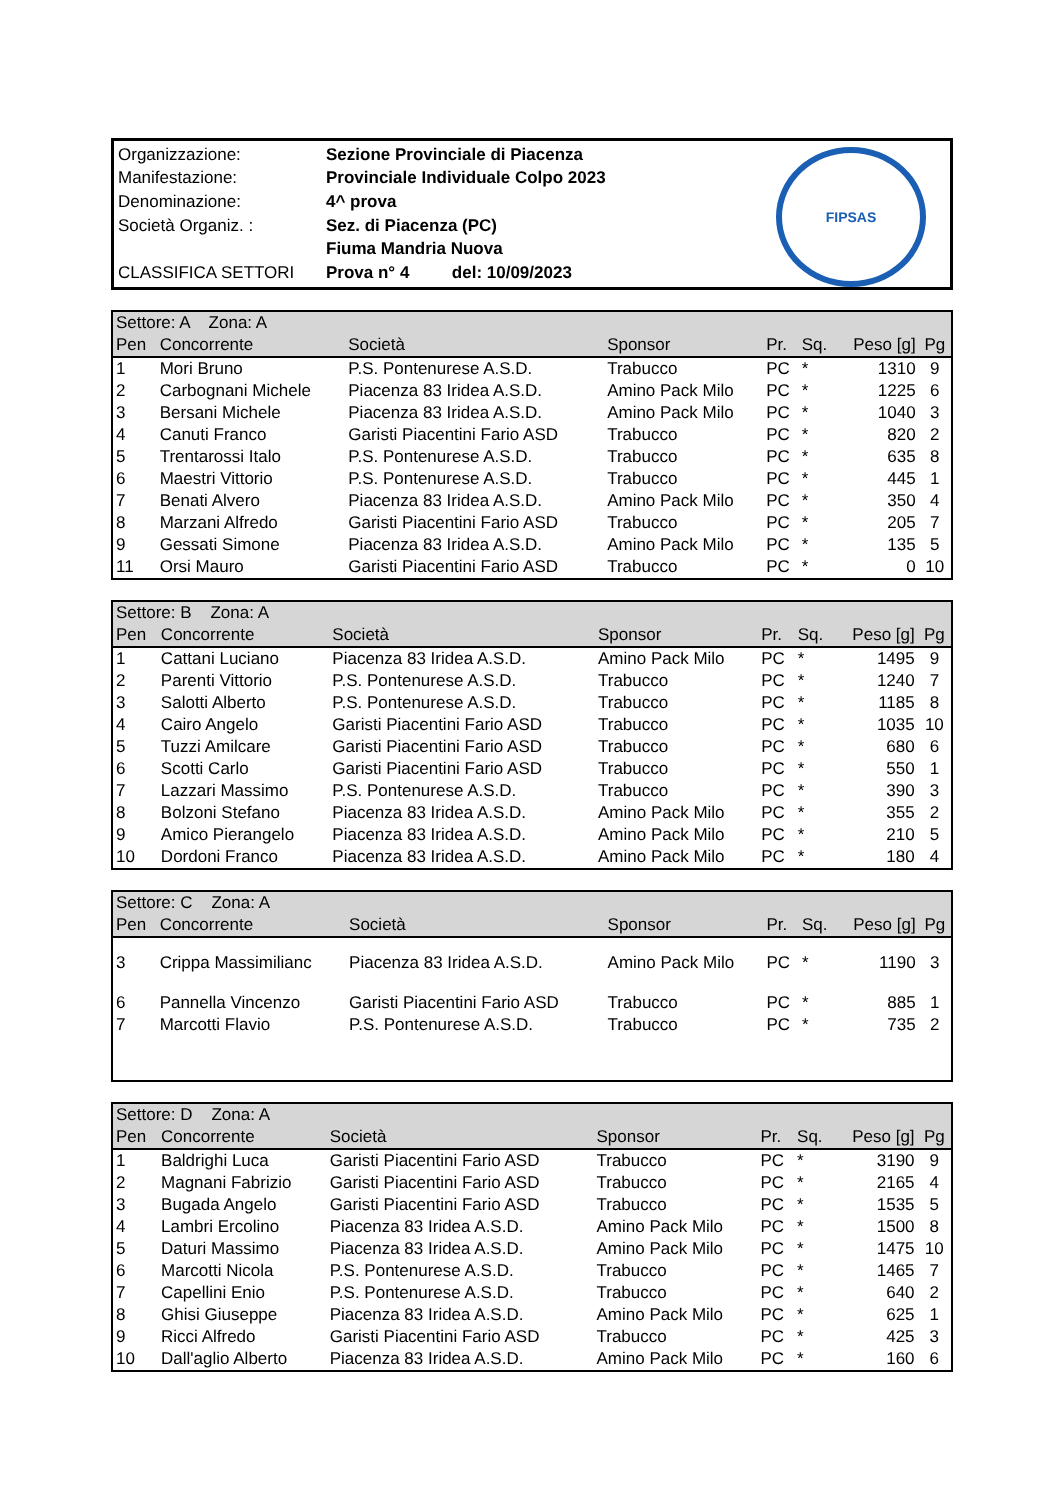| Organizzazione: | Sezione Provinciale di Piacenza |
| Manifestazione: | Provinciale Individuale Colpo 2023 |
| Denominazione: | 4^ prova |
| Società Organiz. : | Sez. di Piacenza (PC) |
| | Fiuma Mandria Nuova |
| CLASSIFICA SETTORI | Prova n° 4 del: 10/09/2023 |
FIPSAS
| Settore: A Zona: A | | | | | | | |
| --- | --- | --- | --- | --- | --- | --- | --- |
| Pen | Concorrente | Società | Sponsor | Pr. | Sq. | Peso [g] | Pg |
| 1 | Mori Bruno | P.S. Pontenurese A.S.D. | Trabucco | PC | * | 1310 | 9 |
| 2 | Carbognani Michele | Piacenza 83 Iridea A.S.D. | Amino Pack Milo | PC | * | 1225 | 6 |
| 3 | Bersani Michele | Piacenza 83 Iridea A.S.D. | Amino Pack Milo | PC | * | 1040 | 3 |
| 4 | Canuti Franco | Garisti Piacentini Fario ASD | Trabucco | PC | * | 820 | 2 |
| 5 | Trentarossi Italo | P.S. Pontenurese A.S.D. | Trabucco | PC | * | 635 | 8 |
| 6 | Maestri Vittorio | P.S. Pontenurese A.S.D. | Trabucco | PC | * | 445 | 1 |
| 7 | Benati Alvero | Piacenza 83 Iridea A.S.D. | Amino Pack Milo | PC | * | 350 | 4 |
| 8 | Marzani Alfredo | Garisti Piacentini Fario ASD | Trabucco | PC | * | 205 | 7 |
| 9 | Gessati Simone | Piacenza 83 Iridea A.S.D. | Amino Pack Milo | PC | * | 135 | 5 |
| 11 | Orsi Mauro | Garisti Piacentini Fario ASD | Trabucco | PC | * | 0 | 10 |
| Settore: B Zona: A | | | | | | | |
| --- | --- | --- | --- | --- | --- | --- | --- |
| Pen | Concorrente | Società | Sponsor | Pr. | Sq. | Peso [g] | Pg |
| 1 | Cattani Luciano | Piacenza 83 Iridea A.S.D. | Amino Pack Milo | PC | * | 1495 | 9 |
| 2 | Parenti Vittorio | P.S. Pontenurese A.S.D. | Trabucco | PC | * | 1240 | 7 |
| 3 | Salotti Alberto | P.S. Pontenurese A.S.D. | Trabucco | PC | * | 1185 | 8 |
| 4 | Cairo Angelo | Garisti Piacentini Fario ASD | Trabucco | PC | * | 1035 | 10 |
| 5 | Tuzzi Amilcare | Garisti Piacentini Fario ASD | Trabucco | PC | * | 680 | 6 |
| 6 | Scotti Carlo | Garisti Piacentini Fario ASD | Trabucco | PC | * | 550 | 1 |
| 7 | Lazzari Massimo | P.S. Pontenurese A.S.D. | Trabucco | PC | * | 390 | 3 |
| 8 | Bolzoni Stefano | Piacenza 83 Iridea A.S.D. | Amino Pack Milo | PC | * | 355 | 2 |
| 9 | Amico Pierangelo | Piacenza 83 Iridea A.S.D. | Amino Pack Milo | PC | * | 210 | 5 |
| 10 | Dordoni Franco | Piacenza 83 Iridea A.S.D. | Amino Pack Milo | PC | * | 180 | 4 |
| Settore: C Zona: A | | | | | | | |
| --- | --- | --- | --- | --- | --- | --- | --- |
| Pen | Concorrente | Società | Sponsor | Pr. | Sq. | Peso [g] | Pg |
| 3 | Crippa Massimilianc | Piacenza 83 Iridea A.S.D. | Amino Pack Milo | PC | * | 1190 | 3 |
| 6 | Pannella Vincenzo | Garisti Piacentini Fario ASD | Trabucco | PC | * | 885 | 1 |
| 7 | Marcotti Flavio | P.S. Pontenurese A.S.D. | Trabucco | PC | * | 735 | 2 |
| Settore: D Zona: A | | | | | | | |
| --- | --- | --- | --- | --- | --- | --- | --- |
| Pen | Concorrente | Società | Sponsor | Pr. | Sq. | Peso [g] | Pg |
| 1 | Baldrighi Luca | Garisti Piacentini Fario ASD | Trabucco | PC | * | 3190 | 9 |
| 2 | Magnani Fabrizio | Garisti Piacentini Fario ASD | Trabucco | PC | * | 2165 | 4 |
| 3 | Bugada Angelo | Garisti Piacentini Fario ASD | Trabucco | PC | * | 1535 | 5 |
| 4 | Lambri Ercolino | Piacenza 83 Iridea A.S.D. | Amino Pack Milo | PC | * | 1500 | 8 |
| 5 | Daturi Massimo | Piacenza 83 Iridea A.S.D. | Amino Pack Milo | PC | * | 1475 | 10 |
| 6 | Marcotti Nicola | P.S. Pontenurese A.S.D. | Trabucco | PC | * | 1465 | 7 |
| 7 | Capellini Enio | P.S. Pontenurese A.S.D. | Trabucco | PC | * | 640 | 2 |
| 8 | Ghisi Giuseppe | Piacenza 83 Iridea A.S.D. | Amino Pack Milo | PC | * | 625 | 1 |
| 9 | Ricci Alfredo | Garisti Piacentini Fario ASD | Trabucco | PC | * | 425 | 3 |
| 10 | Dall'aglio Alberto | Piacenza 83 Iridea A.S.D. | Amino Pack Milo | PC | * | 160 | 6 |